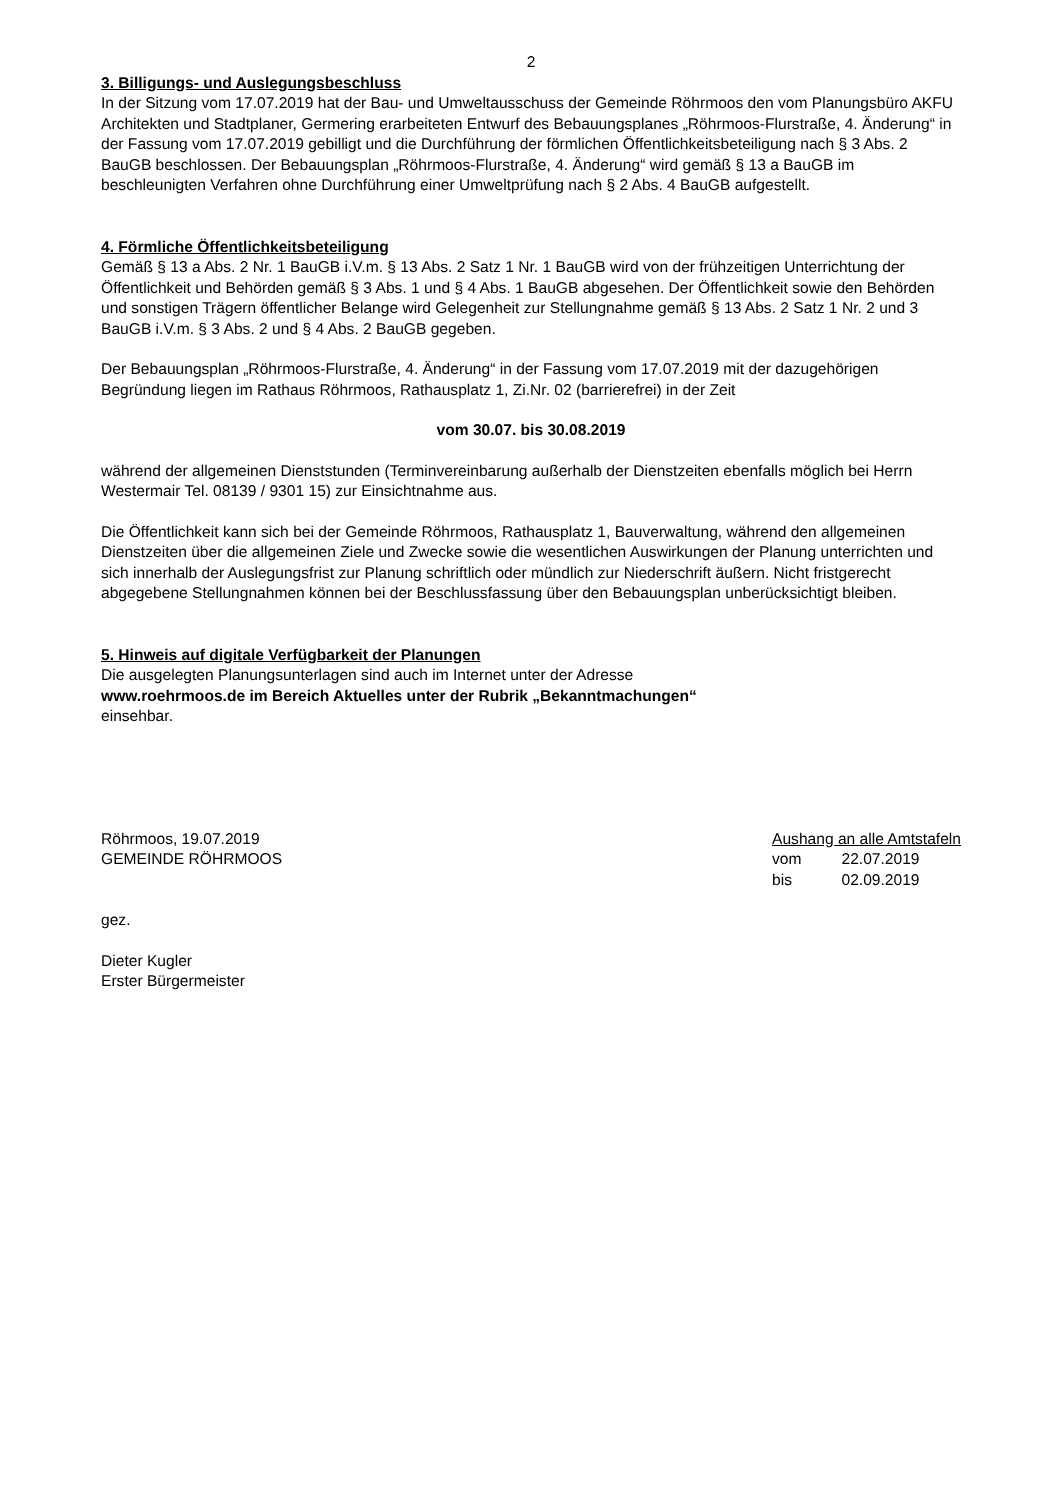2
3. Billigungs- und Auslegungsbeschluss
In der Sitzung vom 17.07.2019 hat der Bau- und Umweltausschuss der Gemeinde Röhrmoos den vom Planungsbüro AKFU Architekten und Stadtplaner, Germering erarbeiteten Entwurf des Bebauungsplanes „Röhrmoos-Flurstraße, 4. Änderung“ in der Fassung vom 17.07.2019 gebilligt und die Durchführung der förmlichen Öffentlichkeitsbeteiligung nach § 3 Abs. 2 BauGB beschlossen. Der Bebauungsplan „Röhrmoos-Flurstraße, 4. Änderung“ wird gemäß § 13 a BauGB im beschleunigten Verfahren ohne Durchführung einer Umweltprüfung nach § 2 Abs. 4 BauGB aufgestellt.
4. Förmliche Öffentlichkeitsbeteiligung
Gemäß § 13 a Abs. 2 Nr. 1 BauGB i.V.m. § 13 Abs. 2 Satz 1 Nr. 1 BauGB wird von der frühzeitigen Unterrichtung der Öffentlichkeit und Behörden gemäß § 3 Abs. 1 und § 4 Abs. 1 BauGB abgesehen. Der Öffentlichkeit sowie den Behörden und sonstigen Trägern öffentlicher Belange wird Gelegenheit zur Stellungnahme gemäß § 13 Abs. 2 Satz 1 Nr. 2 und 3 BauGB i.V.m. § 3 Abs. 2 und § 4 Abs. 2 BauGB gegeben.
Der Bebauungsplan „Röhrmoos-Flurstraße, 4. Änderung“ in der Fassung vom 17.07.2019 mit der dazugehörigen Begründung liegen im Rathaus Röhrmoos, Rathausplatz 1, Zi.Nr. 02 (barrierefrei) in der Zeit
vom 30.07. bis 30.08.2019
während der allgemeinen Dienststunden (Terminvereinbarung außerhalb der Dienstzeiten ebenfalls möglich bei Herrn Westermair Tel. 08139 / 9301 15) zur Einsichtnahme aus.
Die Öffentlichkeit kann sich bei der Gemeinde Röhrmoos, Rathausplatz 1, Bauverwaltung, während den allgemeinen Dienstzeiten über die allgemeinen Ziele und Zwecke sowie die wesentlichen Auswirkungen der Planung unterrichten und sich innerhalb der Auslegungsfrist zur Planung schriftlich oder mündlich zur Niederschrift äußern. Nicht fristgerecht abgegebene Stellungnahmen können bei der Beschlussfassung über den Bebauungsplan unberücksichtigt bleiben.
5. Hinweis auf digitale Verfügbarkeit der Planungen
Die ausgelegten Planungsunterlagen sind auch im Internet unter der Adresse
www.roehrmoos.de im Bereich Aktuelles unter der Rubrik „Bekanntmachungen“
einsehbar.
Röhrmoos, 19.07.2019
GEMEINDE RÖHRMOOS
Aushang an alle Amtstafeln
| vom | 22.07.2019 |
| bis | 02.09.2019 |
gez.
Dieter Kugler
Erster Bürgermeister